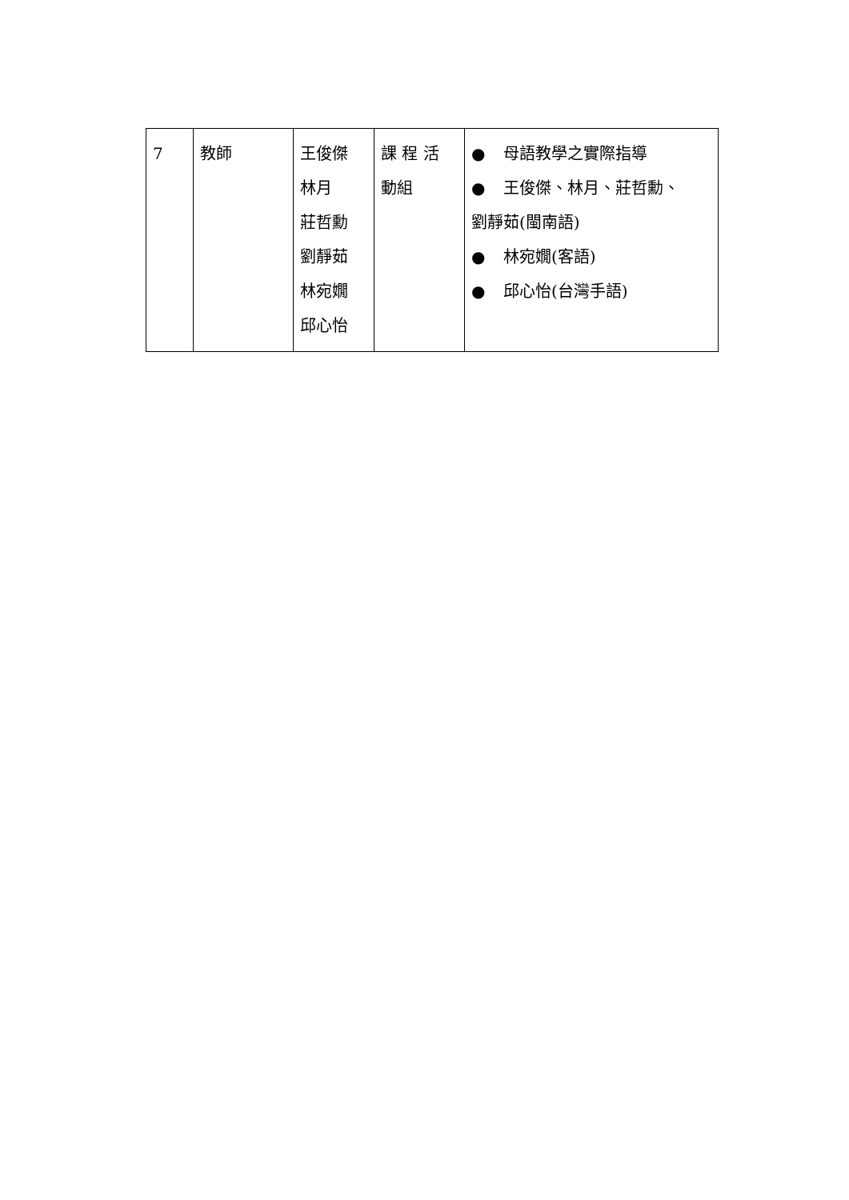| 7 | 教師 | 王俊傑 林月 莊哲勳 劉靜茹 林宛嫺 邱心怡 | 課 程 活 動組 | ● 母語教學之實際指導 ● 王俊傑、林月、莊哲勳、 劉靜茹(閩南語) ● 林宛嫺(客語) ● 邱心怡(台灣手語) |